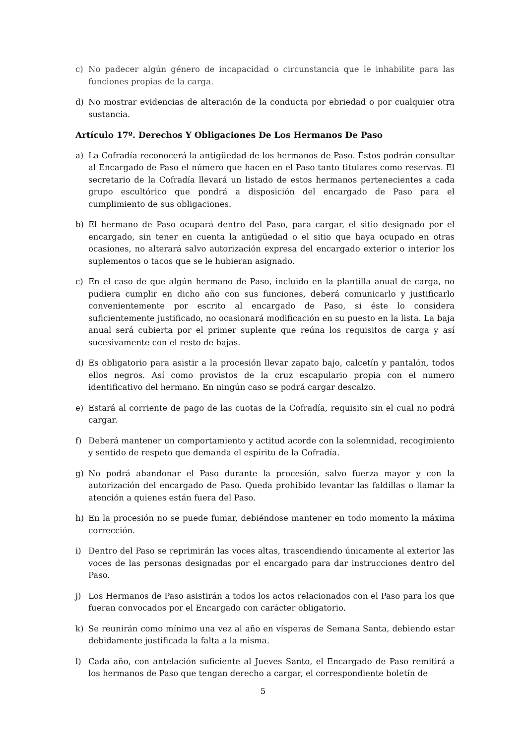c) No padecer algún género de incapacidad o circunstancia que le inhabilite para las funciones propias de la carga.
d) No mostrar evidencias de alteración de la conducta por ebriedad o por cualquier otra sustancia.
Artículo 17º. Derechos Y Obligaciones De Los Hermanos De Paso
a) La Cofradía reconocerá la antigüedad de los hermanos de Paso. Éstos podrán consultar al Encargado de Paso el número que hacen en el Paso tanto titulares como reservas. El secretario de la Cofradía llevará un listado de estos hermanos pertenecientes a cada grupo escultórico que pondrá a disposición del encargado de Paso para el cumplimiento de sus obligaciones.
b) El hermano de Paso ocupará dentro del Paso, para cargar, el sitio designado por el encargado, sin tener en cuenta la antigüedad o el sitio que haya ocupado en otras ocasiones, no alterará salvo autorización expresa del encargado exterior o interior los suplementos o tacos que se le hubieran asignado.
c) En el caso de que algún hermano de Paso, incluido en la plantilla anual de carga, no pudiera cumplir en dicho año con sus funciones, deberá comunicarlo y justificarlo convenientemente por escrito al encargado de Paso, si éste lo considera suficientemente justificado, no ocasionará modificación en su puesto en la lista. La baja anual será cubierta por el primer suplente que reúna los requisitos de carga y así sucesivamente con el resto de bajas.
d) Es obligatorio para asistir a la procesión llevar zapato bajo, calcetín y pantalón, todos ellos negros. Así como provistos de la cruz escapulario propia con el numero identificativo del hermano. En ningún caso se podrá cargar descalzo.
e) Estará al corriente de pago de las cuotas de la Cofradía, requisito sin el cual no podrá cargar.
f) Deberá mantener un comportamiento y actitud acorde con la solemnidad, recogimiento y sentido de respeto que demanda el espíritu de la Cofradía.
g) No podrá abandonar el Paso durante la procesión, salvo fuerza mayor y con la autorización del encargado de Paso. Queda prohibido levantar las faldillas o llamar la atención a quienes están fuera del Paso.
h) En la procesión no se puede fumar, debiéndose mantener en todo momento la máxima corrección.
i) Dentro del Paso se reprimirán las voces altas, trascendiendo únicamente al exterior las voces de las personas designadas por el encargado para dar instrucciones dentro del Paso.
j) Los Hermanos de Paso asistirán a todos los actos relacionados con el Paso para los que fueran convocados por el Encargado con carácter obligatorio.
k) Se reunirán como mínimo una vez al año en vísperas de Semana Santa, debiendo estar debidamente justificada la falta a la misma.
l) Cada año, con antelación suficiente al Jueves Santo, el Encargado de Paso remitirá a los hermanos de Paso que tengan derecho a cargar, el correspondiente boletín de
5